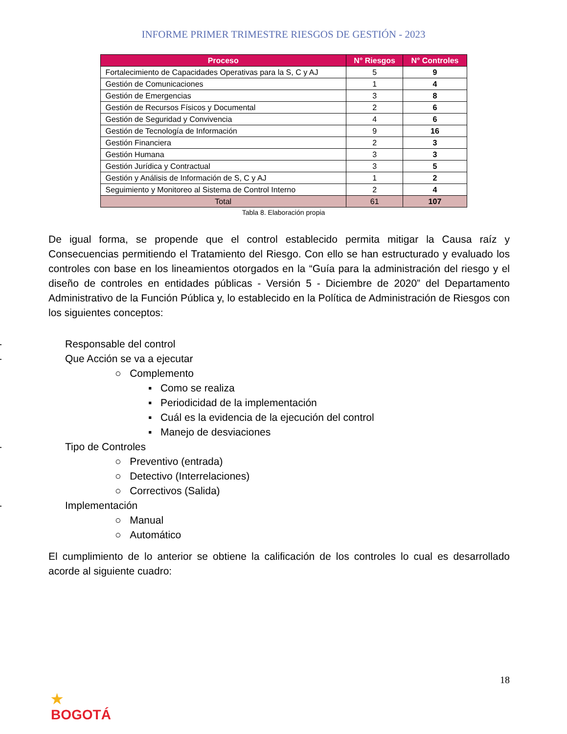INFORME PRIMER TRIMESTRE RIESGOS DE GESTIÓN - 2023
| Proceso | N° Riesgos | N° Controles |
| --- | --- | --- |
| Fortalecimiento de Capacidades Operativas para la S, C y AJ | 5 | 9 |
| Gestión de Comunicaciones | 1 | 4 |
| Gestión de Emergencias | 3 | 8 |
| Gestión de Recursos Físicos y Documental | 2 | 6 |
| Gestión de Seguridad y Convivencia | 4 | 6 |
| Gestión de Tecnología de Información | 9 | 16 |
| Gestión Financiera | 2 | 3 |
| Gestión Humana | 3 | 3 |
| Gestión Jurídica y Contractual | 3 | 5 |
| Gestión y Análisis de Información de S, C y AJ | 1 | 2 |
| Seguimiento y Monitoreo al Sistema de Control Interno | 2 | 4 |
| Total | 61 | 107 |
Tabla 8. Elaboración propia
De igual forma, se propende que el control establecido permita mitigar la Causa raíz y Consecuencias permitiendo el Tratamiento del Riesgo. Con ello se han estructurado y evaluado los controles con base en los lineamientos otorgados en la “Guía para la administración del riesgo y el diseño de controles en entidades públicas - Versión 5 - Diciembre de 2020” del Departamento Administrativo de la Función Pública y, lo establecido en la Política de Administración de Riesgos con los siguientes conceptos:
- Responsable del control
- Que Acción se va a ejecutar
○ Complemento
▪ Como se realiza
▪ Periodicidad de la implementación
▪ Cuál es la evidencia de la ejecución del control
▪ Manejo de desviaciones
- Tipo de Controles
○ Preventivo (entrada)
○ Detectivo (Interrelaciones)
○ Correctivos (Salida)
- Implementación
○ Manual
○ Automático
El cumplimiento de lo anterior se obtiene la calificación de los controles lo cual es desarrollado acorde al siguiente cuadro:
18
★
BOGOTÁ